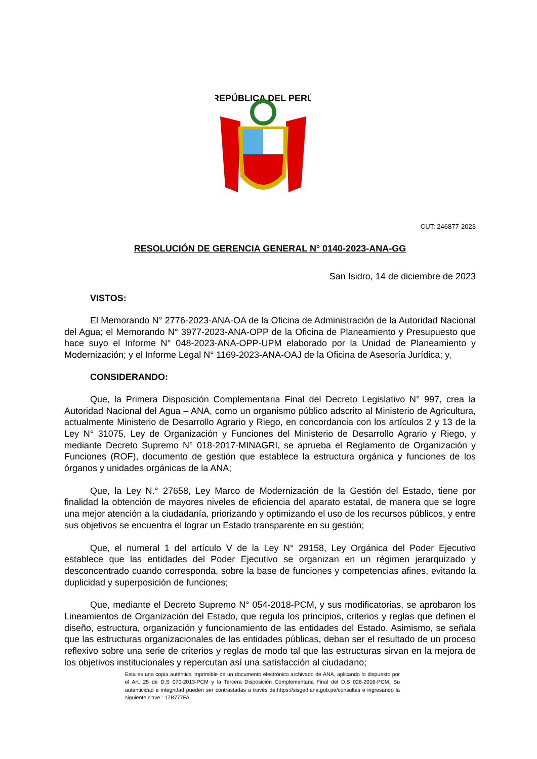REPÚBLICA DEL PERÚ
CUT: 246877-2023
RESOLUCIÓN DE GERENCIA GENERAL N° 0140-2023-ANA-GG
San Isidro, 14 de diciembre de 2023
VISTOS:
El Memorando N° 2776-2023-ANA-OA de la Oficina de Administración de la Autoridad Nacional del Agua; el Memorando N° 3977-2023-ANA-OPP de la Oficina de Planeamiento y Presupuesto que hace suyo el Informe N° 048-2023-ANA-OPP-UPM elaborado por la Unidad de Planeamiento y Modernización; y el Informe Legal N° 1169-2023-ANA-OAJ de la Oficina de Asesoría Jurídica; y,
CONSIDERANDO:
Que, la Primera Disposición Complementaria Final del Decreto Legislativo N° 997, crea la Autoridad Nacional del Agua – ANA, como un organismo público adscrito al Ministerio de Agricultura, actualmente Ministerio de Desarrollo Agrario y Riego, en concordancia con los artículos 2 y 13 de la Ley N° 31075, Ley de Organización y Funciones del Ministerio de Desarrollo Agrario y Riego, y mediante Decreto Supremo N° 018-2017-MINAGRI, se aprueba el Reglamento de Organización y Funciones (ROF), documento de gestión que establece la estructura orgánica y funciones de los órganos y unidades orgánicas de la ANA;
Que, la Ley N.° 27658, Ley Marco de Modernización de la Gestión del Estado, tiene por finalidad la obtención de mayores niveles de eficiencia del aparato estatal, de manera que se logre una mejor atención a la ciudadanía, priorizando y optimizando el uso de los recursos públicos, y entre sus objetivos se encuentra el lograr un Estado transparente en su gestión;
Que, el numeral 1 del artículo V de la Ley N° 29158, Ley Orgánica del Poder Ejecutivo establece que las entidades del Poder Ejecutivo se organizan en un régimen jerarquizado y desconcentrado cuando corresponda, sobre la base de funciones y competencias afines, evitando la duplicidad y superposición de funciones;
Que, mediante el Decreto Supremo N° 054-2018-PCM, y sus modificatorias, se aprobaron los Lineamientos de Organización del Estado, que regula los principios, criterios y reglas que definen el diseño, estructura, organización y funcionamiento de las entidades del Estado. Asimismo, se señala que las estructuras organizacionales de las entidades públicas, deban ser el resultado de un proceso reflexivo sobre una serie de criterios y reglas de modo tal que las estructuras sirvan en la mejora de los objetivos institucionales y repercutan así una satisfacción al ciudadano;
Esta es una copia auténtica imprimible de un documento electrónico archivado de ANA, aplicando lo dispuesto por el Art. 25 de D.S 070-2013-PCM y la Tercera Disposición Complementaria Final del D.S 026-2016-PCM. Su autenticidad e integridad pueden ser contrastadas a través de:https://sisged.ana.gob.pe/consultas e ingresando la siguiente clave : 17B777FA